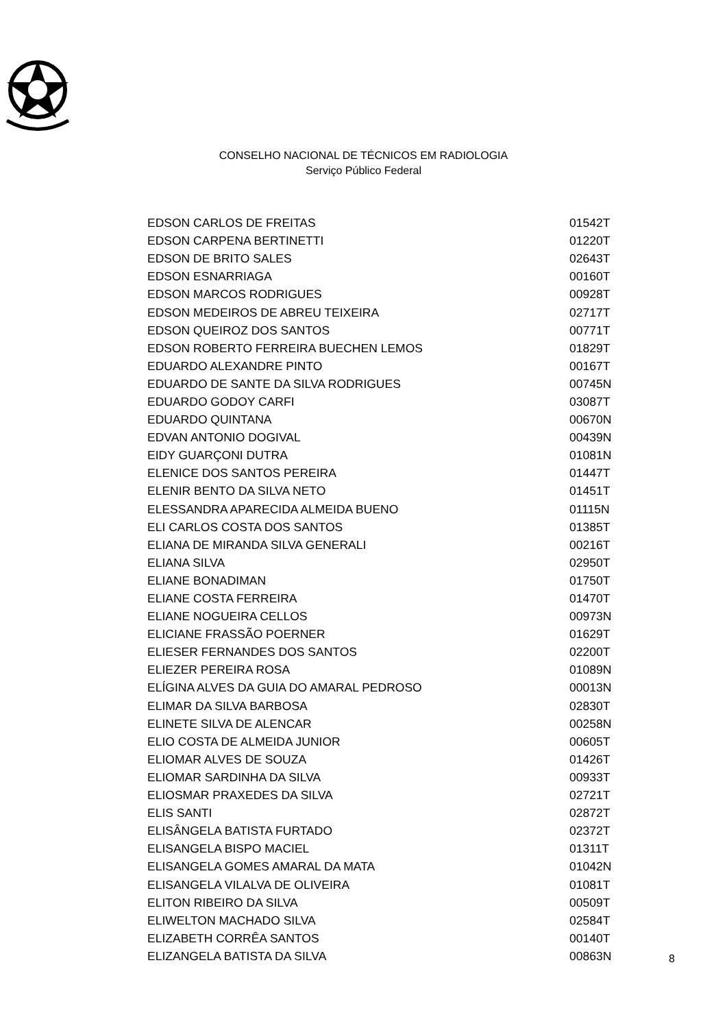CONSELHO NACIONAL DE TÉCNICOS EM RADIOLOGIA
Serviço Público Federal
| EDSON CARLOS DE FREITAS | 01542T |
| EDSON CARPENA BERTINETTI | 01220T |
| EDSON DE BRITO SALES | 02643T |
| EDSON ESNARRIAGA | 00160T |
| EDSON MARCOS RODRIGUES | 00928T |
| EDSON MEDEIROS DE ABREU TEIXEIRA | 02717T |
| EDSON QUEIROZ DOS SANTOS | 00771T |
| EDSON ROBERTO FERREIRA BUECHEN LEMOS | 01829T |
| EDUARDO ALEXANDRE PINTO | 00167T |
| EDUARDO DE SANTE DA SILVA RODRIGUES | 00745N |
| EDUARDO GODOY CARFI | 03087T |
| EDUARDO QUINTANA | 00670N |
| EDVAN ANTONIO DOGIVAL | 00439N |
| EIDY GUARÇONI DUTRA | 01081N |
| ELENICE DOS SANTOS PEREIRA | 01447T |
| ELENIR BENTO DA SILVA NETO | 01451T |
| ELESSANDRA APARECIDA ALMEIDA BUENO | 01115N |
| ELI CARLOS COSTA DOS SANTOS | 01385T |
| ELIANA DE MIRANDA SILVA GENERALI | 00216T |
| ELIANA SILVA | 02950T |
| ELIANE BONADIMAN | 01750T |
| ELIANE COSTA FERREIRA | 01470T |
| ELIANE NOGUEIRA CELLOS | 00973N |
| ELICIANE FRASSÃO POERNER | 01629T |
| ELIESER FERNANDES DOS SANTOS | 02200T |
| ELIEZER PEREIRA ROSA | 01089N |
| ELÍGINA ALVES DA GUIA DO AMARAL PEDROSO | 00013N |
| ELIMAR DA SILVA BARBOSA | 02830T |
| ELINETE SILVA DE ALENCAR | 00258N |
| ELIO COSTA DE ALMEIDA JUNIOR | 00605T |
| ELIOMAR ALVES DE SOUZA | 01426T |
| ELIOMAR SARDINHA DA SILVA | 00933T |
| ELIOSMAR PRAXEDES DA SILVA | 02721T |
| ELIS SANTI | 02872T |
| ELISÂNGELA BATISTA FURTADO | 02372T |
| ELISANGELA BISPO MACIEL | 01311T |
| ELISANGELA GOMES AMARAL DA MATA | 01042N |
| ELISANGELA VILALVA DE OLIVEIRA | 01081T |
| ELITON RIBEIRO DA SILVA | 00509T |
| ELIWELTON MACHADO SILVA | 02584T |
| ELIZABETH CORRÊA SANTOS | 00140T |
| ELIZANGELA BATISTA DA SILVA | 00863N |
8